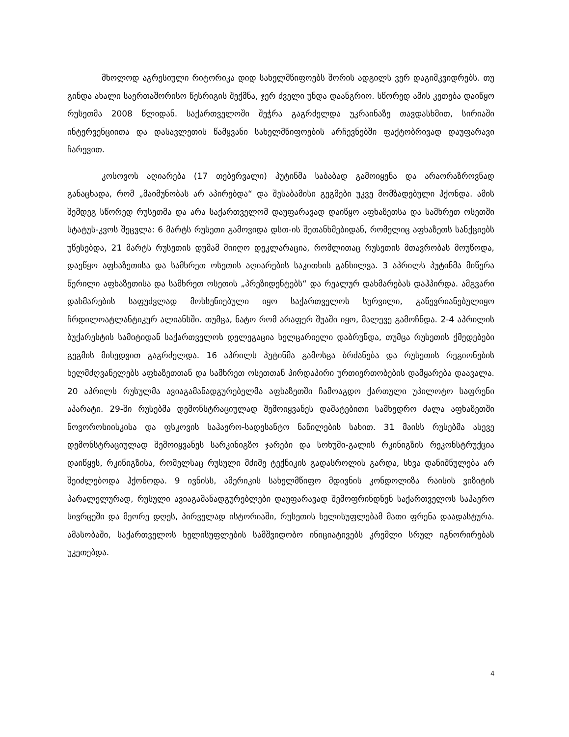მხოლოდ აგრესიული რიტორიკა დიდ სახელმწიფოებს შორის ადგილს ვერ დაგიმკვიდრებს. თუ გინდა ახალი საერთაშორისო წესრიგის შექმნა, ჯერ ძველი უნდა დაანგრიო. სწორედ ამის კეთება დაიწყო რუსეთმა 2008 წლიდან. საქართველოში შეჭრა გაგრძელდა უკრაინაზე თავდასხმით, სირიაში ინტერვენციითა და დასავლეთის წამყვანი სახელმწიფოების არჩევნებში ფაქტობრივად დაუფარავი ჩარევით.
კოსოვოს აღიარება (17 თებერვალი) პუტინმა საბაბად გამოიყენა და არაორაზროვნად განაცხადა, რომ „მაიმუნობას არ აპირებდა“ და შესაბამისი გეგმები უკვე მომზადებული ჰქონდა. ამის შემდეგ სწორედ რუსეთმა და არა საქართველომ დაუფარავად დაიწყო აფხაზეთსა და სამხრეთ ოსეთში სტატუს-კვოს შეცვლა: 6 მარტს რუსეთი გამოვიდა დსთ-ის შეთანხმებიდან, რომელიც აფხაზეთს სანქციებს უწესებდა, 21 მარტს რუსეთის დუმამ მიიღო დეკლარაცია, რომლითაც რუსეთის მთავრობას მოუწოდა, დაეწყო აფხაზეთისა და სამხრეთ ოსეთის აღიარების საკითხის განხილვა. 3 აპრილს პუტინმა მიწერა წერილი აფხაზეთისა და სამხრეთ ოსეთის „პრეზიდენტებს“ და რეალურ დახმარებას დაჰპირდა. ამგვარი დახმარების საფუძვლად მოხსენიებული იყო საქართველოს სურვილი, გაწევრიანებულიყო ჩრდილოატლანტიკურ ალიანსში. თუმცა, ნატო რომ არაფერ შუაში იყო, მალევე გამოჩნდა. 2-4 აპრილის ბუქარესტის სამიტიდან საქართველოს დელეგაცია ხელცარიელი დაბრუნდა, თუმცა რუსეთის ქმედებები გეგმის მიხედვით გაგრძელდა. 16 აპრილს პუტინმა გამოსცა ბრძანება და რუსეთის რეგიონების ხელმძღვანელებს აფხაზეთთან და სამხრეთ ოსეთთან პირდაპირი ურთიერთობების დამყარება დაავალა. 20 აპრილს რუსულმა ავიაგამანადგურებელმა აფხაზეთში ჩამოაგდო ქართული უპილოტო საფრენი აპარატი. 29-ში რუსებმა დემონსტრაციულად შემოიყვანეს დამატებითი სამხედრო ძალა აფხაზეთში ნოვოროსიისკისა და ფსკოვის საჰაერო-სადესანტო ნაწილების სახით. 31 მაისს რუსებმა ასევე დემონსტრაციულად შემოიყვანეს სარკინიგზო ჯარები და სოხუმი-გალის რკინიგზის რეკონსტრუქცია დაიწყეს, რკინიგზისა, რომელსაც რუსული მძიმე ტექნიკის გადასროლის გარდა, სხვა დანიშნულება არ შეიძლებოდა ჰქონოდა. 9 ივნისს, ამერიკის სახელმწიფო მდივნის კონდოლიზა რაისის ვიზიტის პარალელურად, რუსული ავიაგამანადგურებლები დაუფარავად შემოფრინდნენ საქართველოს საჰაერო სივრცეში და მეორე დღეს, პირველად ისტორიაში, რუსეთის ხელისუფლებამ მათი ფრენა დაადასტურა. ამასობაში, საქართველოს ხელისუფლების სამშვიდობო ინიციატივებს კრემლი სრულ იგნორირებას უკეთებდა.
4